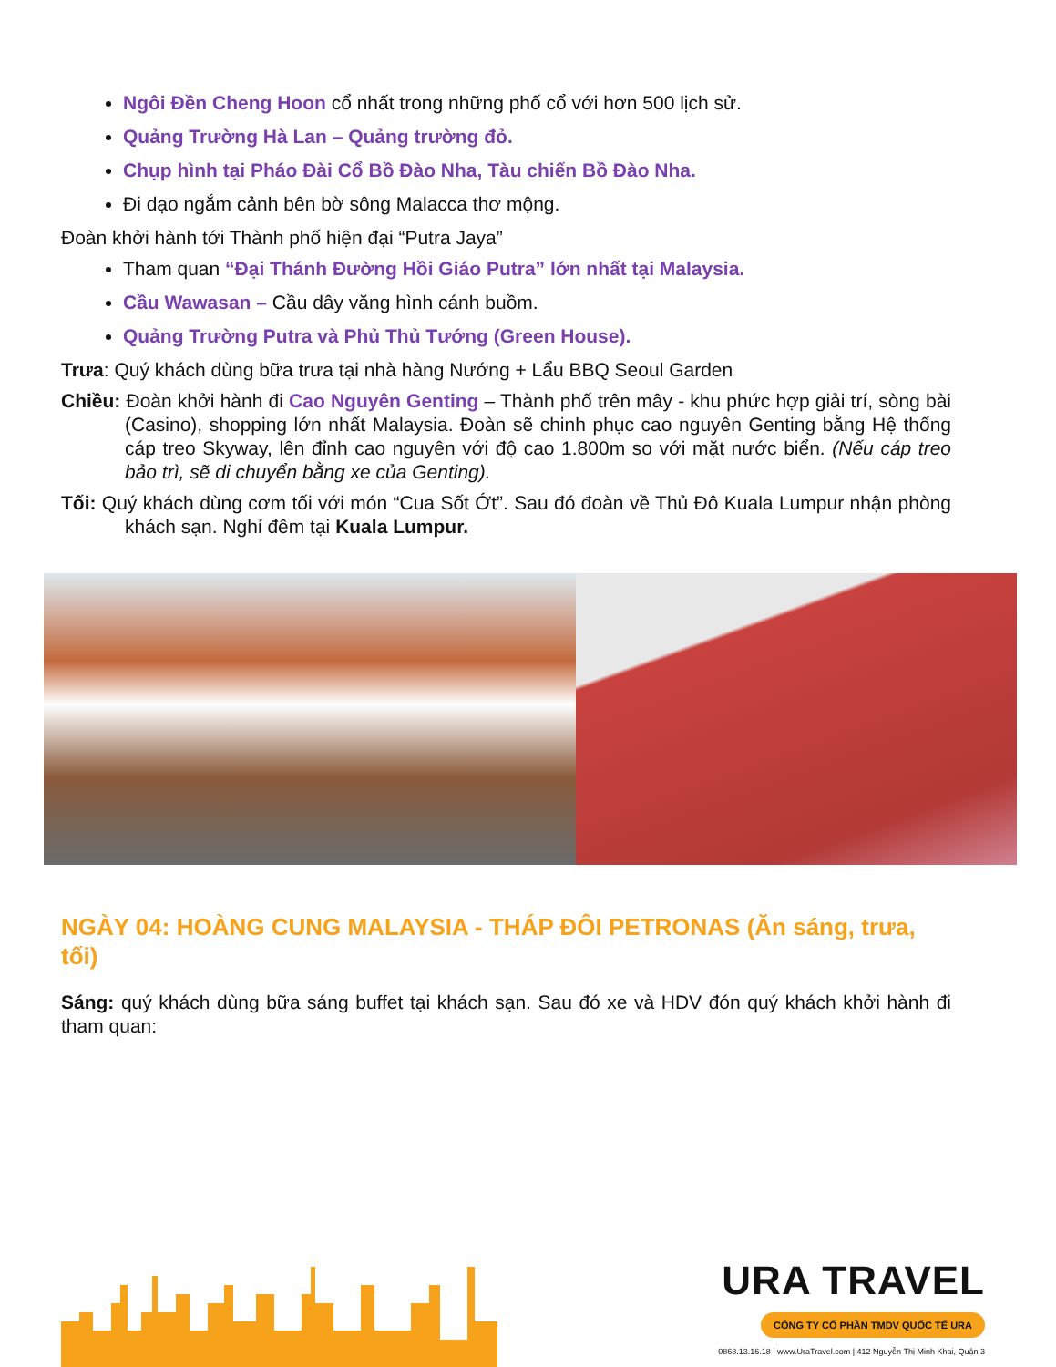Ngôi Đền Cheng Hoon cổ nhất trong những phố cổ với hơn 500 lịch sử.
Quảng Trường Hà Lan – Quảng trường đỏ.
Chụp hình tại Pháo Đài Cổ Bồ Đào Nha, Tàu chiến Bồ Đào Nha.
Đi dạo ngắm cảnh bên bờ sông Malacca thơ mộng.
Đoàn khởi hành tới Thành phố hiện đại “Putra Jaya”
Tham quan “Đại Thánh Đường Hồi Giáo Putra” lớn nhất tại Malaysia.
Cầu Wawasan – Cầu dây văng hình cánh buồm.
Quảng Trường Putra và Phủ Thủ Tướng (Green House).
Trưa: Quý khách dùng bữa trưa tại nhà hàng Nướng + Lẩu BBQ Seoul Garden
Chiều: Đoàn khởi hành đi Cao Nguyên Genting – Thành phố trên mây - khu phức hợp giải trí, sòng bài (Casino), shopping lớn nhất Malaysia. Đoàn sẽ chinh phục cao nguyên Genting bằng Hệ thống cáp treo Skyway, lên đỉnh cao nguyên với độ cao 1.800m so với mặt nước biển. (Nếu cáp treo bảo trì, sẽ di chuyển bằng xe của Genting).
Tối: Quý khách dùng cơm tối với món “Cua Sốt Ớt”. Sau đó đoàn về Thủ Đô Kuala Lumpur nhận phòng khách sạn. Nghỉ đêm tại Kuala Lumpur.
NGÀY 04: HOÀNG CUNG MALAYSIA - THÁP ĐÔI PETRONAS (Ăn sáng, trưa, tối)
Sáng: quý khách dùng bữa sáng buffet tại khách sạn. Sau đó xe và HDV đón quý khách khởi hành đi tham quan:
URA TRAVEL
CÔNG TY CỔ PHẦN TMDV QUỐC TẾ URA
0868.13.16.18 | www.UraTravel.com | 412 Nguyễn Thị Minh Khai, Quận 3